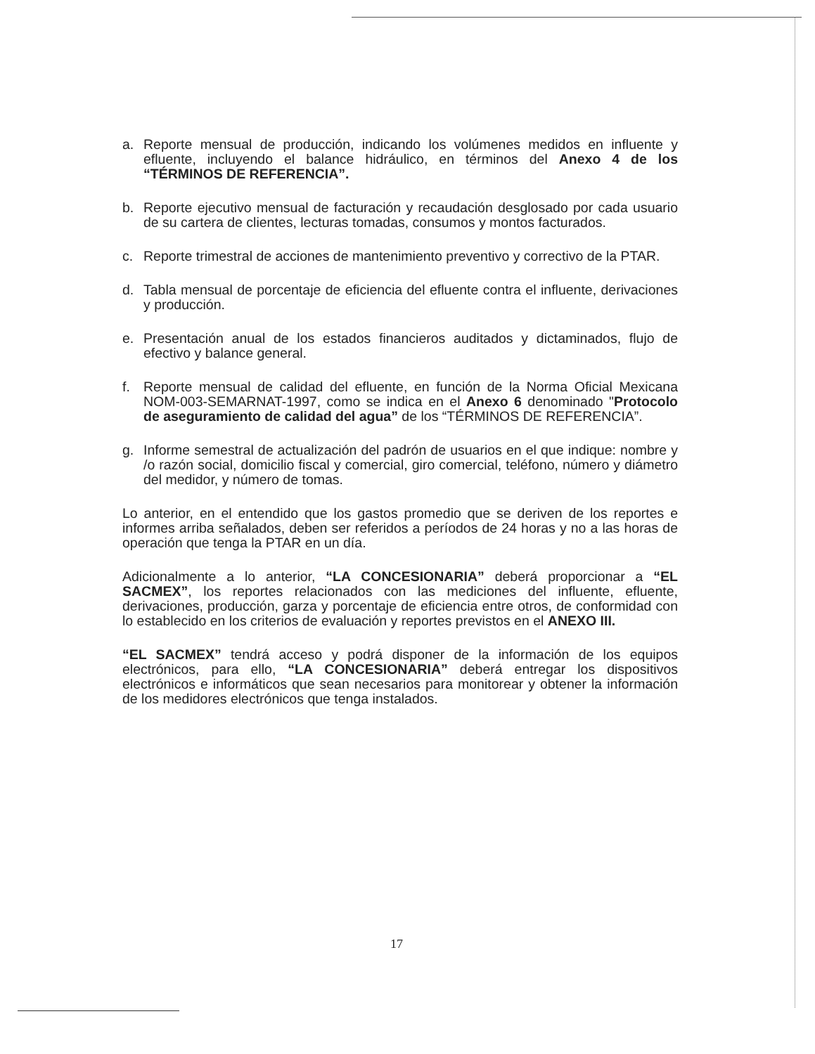a. Reporte mensual de producción, indicando los volúmenes medidos en influente y efluente, incluyendo el balance hidráulico, en términos del Anexo 4 de los “TÉRMINOS DE REFERENCIA”.
b. Reporte ejecutivo mensual de facturación y recaudación desglosado por cada usuario de su cartera de clientes, lecturas tomadas, consumos y montos facturados.
c. Reporte trimestral de acciones de mantenimiento preventivo y correctivo de la PTAR.
d. Tabla mensual de porcentaje de eficiencia del efluente contra el influente, derivaciones y producción.
e. Presentación anual de los estados financieros auditados y dictaminados, flujo de efectivo y balance general.
f. Reporte mensual de calidad del efluente, en función de la Norma Oficial Mexicana NOM-003-SEMARNAT-1997, como se indica en el Anexo 6 denominado "Protocolo de aseguramiento de calidad del agua” de los “TÉRMINOS DE REFERENCIA”.
g. Informe semestral de actualización del padrón de usuarios en el que indique: nombre y /o razón social, domicilio fiscal y comercial, giro comercial, teléfono, número y diámetro del medidor, y número de tomas.
Lo anterior, en el entendido que los gastos promedio que se deriven de los reportes e informes arriba señalados, deben ser referidos a períodos de 24 horas y no a las horas de operación que tenga la PTAR en un día.
Adicionalmente a lo anterior, “LA CONCESIONARIA” deberá proporcionar a “EL SACMEX”, los reportes relacionados con las mediciones del influente, efluente, derivaciones, producción, garza y porcentaje de eficiencia entre otros, de conformidad con lo establecido en los criterios de evaluación y reportes previstos en el ANEXO III.
“EL SACMEX” tendrá acceso y podrá disponer de la información de los equipos electrónicos, para ello, “LA CONCESIONARIA” deberá entregar los dispositivos electrónicos e informáticos que sean necesarios para monitorear y obtener la información de los medidores electrónicos que tenga instalados.
17